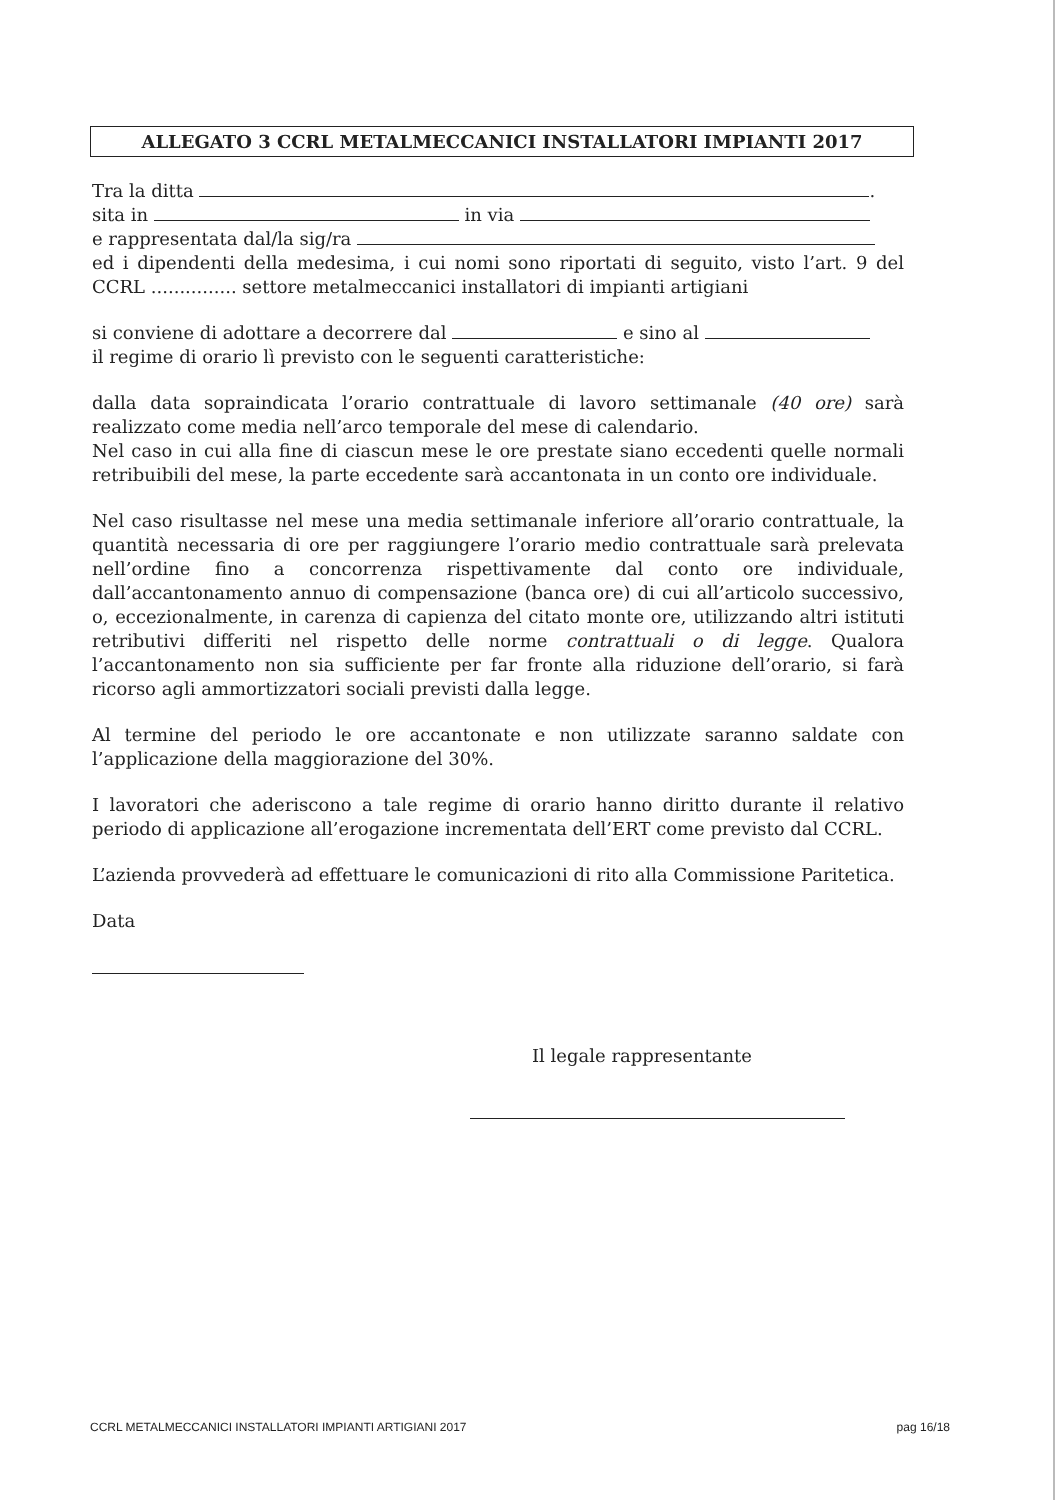ALLEGATO 3 CCRL METALMECCANICI INSTALLATORI IMPIANTI 2017
Tra la ditta .
sita in in via
e rappresentata dal/la sig/ra
ed i dipendenti della medesima, i cui nomi sono riportati di seguito, visto l’art. 9 del CCRL ............... settore metalmeccanici installatori di impianti artigiani
si conviene di adottare a decorrere dal e sino al
il regime di orario lì previsto con le seguenti caratteristiche:
dalla data sopraindicata l’orario contrattuale di lavoro settimanale (40 ore) sarà realizzato come media nell’arco temporale del mese di calendario.
Nel caso in cui alla fine di ciascun mese le ore prestate siano eccedenti quelle normali retribuibili del mese, la parte eccedente sarà accantonata in un conto ore individuale.
Nel caso risultasse nel mese una media settimanale inferiore all’orario contrattuale, la quantità necessaria di ore per raggiungere l’orario medio contrattuale sarà prelevata nell’ordine fino a concorrenza rispettivamente dal conto ore individuale, dall’accantonamento annuo di compensazione (banca ore) di cui all’articolo successivo, o, eccezionalmente, in carenza di capienza del citato monte ore, utilizzando altri istituti retributivi differiti nel rispetto delle norme contrattuali o di legge. Qualora l’accantonamento non sia sufficiente per far fronte alla riduzione dell’orario, si farà ricorso agli ammortizzatori sociali previsti dalla legge.
Al termine del periodo le ore accantonate e non utilizzate saranno saldate con l’applicazione della maggiorazione del 30%.
I lavoratori che aderiscono a tale regime di orario hanno diritto durante il relativo periodo di applicazione all’erogazione incrementata dell’ERT come previsto dal CCRL.
L’azienda provvederà ad effettuare le comunicazioni di rito alla Commissione Paritetica.
Data
Il legale rappresentante
CCRL METALMECCANICI INSTALLATORI IMPIANTI ARTIGIANI 2017 pag 16/18